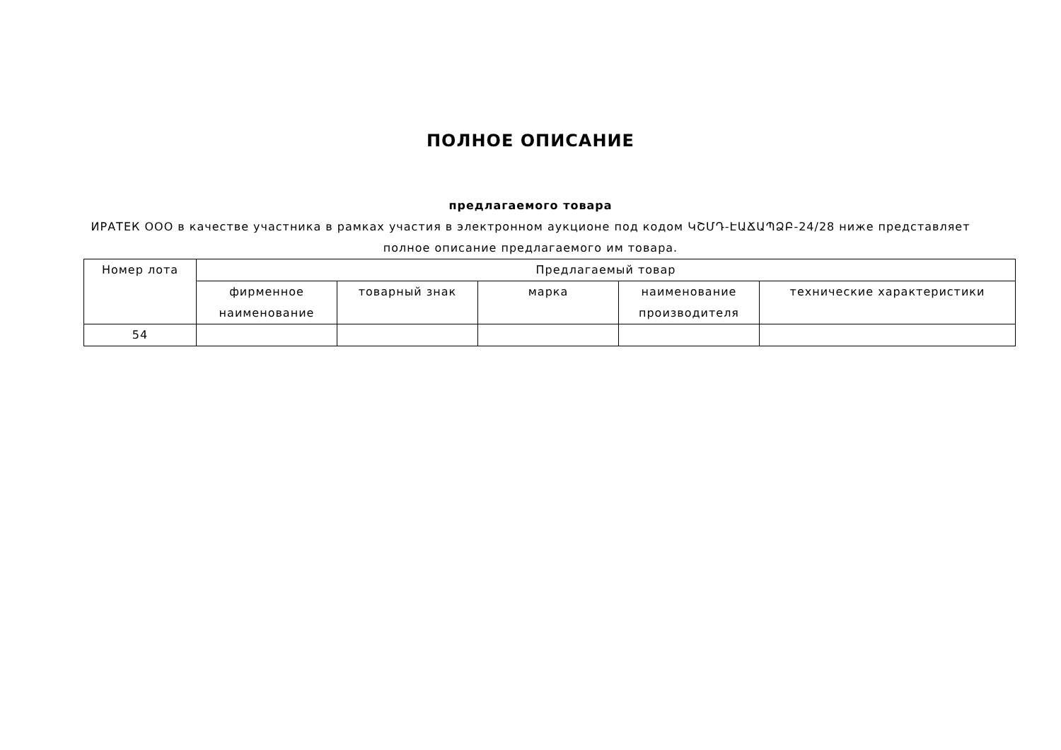ПОЛНОЕ ОПИСАНИЕ
предлагаемого товара
ИРАТЕК ООО в качестве участника в рамках участия в электронном аукционе под кодом ԿՇՄԴ-ԷԱՃԱՊՁԲ-24/28 ниже представляет полное описание предлагаемого им товара.
| Номер лота | Предлагаемый товар | | | | |
| --- | --- | --- | --- | --- | --- |
| | фирменное наименование | товарный знак | марка | наименование производителя | технические характеристики |
| 54 | | | | | |